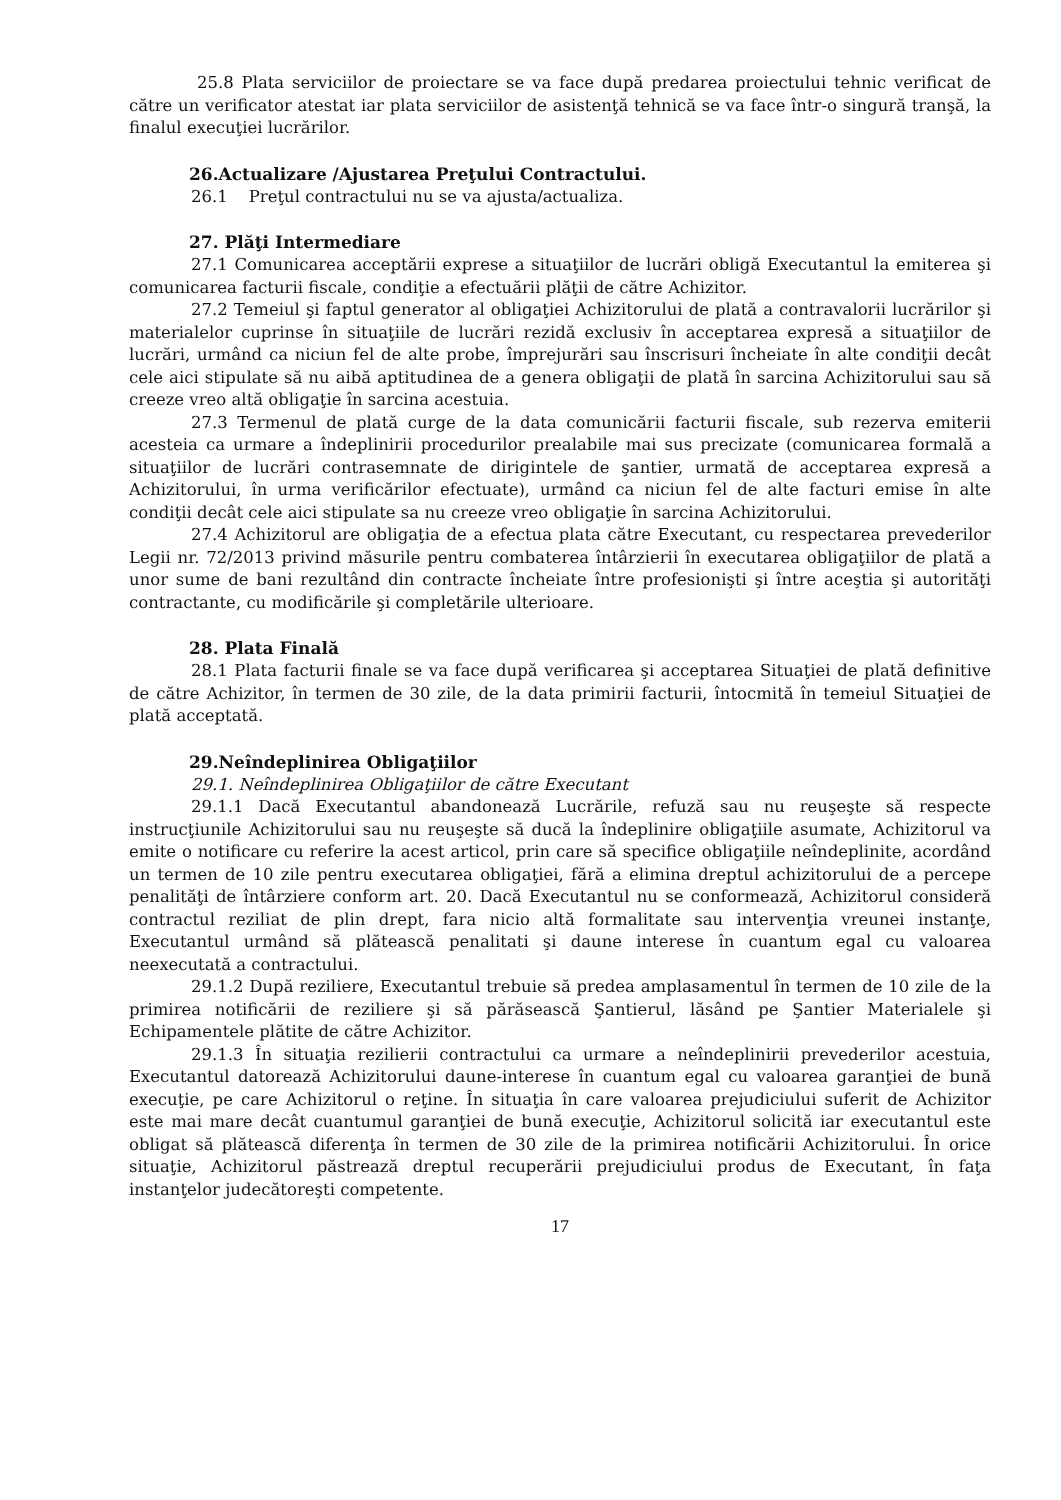25.8 Plata serviciilor de proiectare se va face după predarea proiectului tehnic verificat de către un verificator atestat iar plata serviciilor de asistenţă tehnică se va face într-o singură tranşă, la finalul execuţiei lucrărilor.
26.Actualizare /Ajustarea Preţului Contractului.
26.1 Preţul contractului nu se va ajusta/actualiza.
27. Plăţi Intermediare
27.1 Comunicarea acceptării exprese a situaţiilor de lucrări obligă Executantul la emiterea şi comunicarea facturii fiscale, condiţie a efectuării plăţii de către Achizitor.
27.2 Temeiul şi faptul generator al obligaţiei Achizitorului de plată a contravalorii lucrărilor şi materialelor cuprinse în situaţiile de lucrări rezidă exclusiv în acceptarea expresă a situaţiilor de lucrări, urmând ca niciun fel de alte probe, împrejurări sau înscrisuri încheiate în alte condiţii decât cele aici stipulate să nu aibă aptitudinea de a genera obligaţii de plată în sarcina Achizitorului sau să creeze vreo altă obligaţie în sarcina acestuia.
27.3 Termenul de plată curge de la data comunicării facturii fiscale, sub rezerva emiterii acesteia ca urmare a îndeplinirii procedurilor prealabile mai sus precizate (comunicarea formală a situaţiilor de lucrări contrasemnate de dirigintele de şantier, urmată de acceptarea expresă a Achizitorului, în urma verificărilor efectuate), urmând ca niciun fel de alte facturi emise în alte condiţii decât cele aici stipulate sa nu creeze vreo obligaţie în sarcina Achizitorului.
27.4 Achizitorul are obligaţia de a efectua plata către Executant, cu respectarea prevederilor Legii nr. 72/2013 privind măsurile pentru combaterea întârzierii în executarea obligaţiilor de plată a unor sume de bani rezultând din contracte încheiate între profesionişti şi între aceştia şi autorităţi contractante, cu modificările şi completările ulterioare.
28. Plata Finală
28.1 Plata facturii finale se va face după verificarea şi acceptarea Situaţiei de plată definitive de către Achizitor, în termen de 30 zile, de la data primirii facturii, întocmită în temeiul Situaţiei de plată acceptată.
29.Neîndeplinirea Obligaţiilor
29.1. Neîndeplinirea Obligaţiilor de către Executant
29.1.1 Dacă Executantul abandonează Lucrările, refuză sau nu reuşeşte să respecte instrucţiunile Achizitorului sau nu reuşeşte să ducă la îndeplinire obligaţiile asumate, Achizitorul va emite o notificare cu referire la acest articol, prin care să specifice obligaţiile neîndeplinite, acordând un termen de 10 zile pentru executarea obligaţiei, fără a elimina dreptul achizitorului de a percepe penalităţi de întârziere conform art. 20. Dacă Executantul nu se conformează, Achizitorul consideră contractul reziliat de plin drept, fara nicio altă formalitate sau intervenţia vreunei instanţe, Executantul urmând să plătească penalitati şi daune interese în cuantum egal cu valoarea neexecutată a contractului.
29.1.2 După reziliere, Executantul trebuie să predea amplasamentul în termen de 10 zile de la primirea notificării de reziliere şi să părăsească Şantierul, lăsând pe Şantier Materialele şi Echipamentele plătite de către Achizitor.
29.1.3 În situaţia rezilierii contractului ca urmare a neîndeplinirii prevederilor acestuia, Executantul datorează Achizitorului daune-interese în cuantum egal cu valoarea garanţiei de bună execuţie, pe care Achizitorul o reţine. În situaţia în care valoarea prejudiciului suferit de Achizitor este mai mare decât cuantumul garanţiei de bună execuţie, Achizitorul solicită iar executantul este obligat să plătească diferenţa în termen de 30 zile de la primirea notificării Achizitorului. În orice situaţie, Achizitorul păstrează dreptul recuperării prejudiciului produs de Executant, în faţa instanţelor judecătoreşti competente.
17